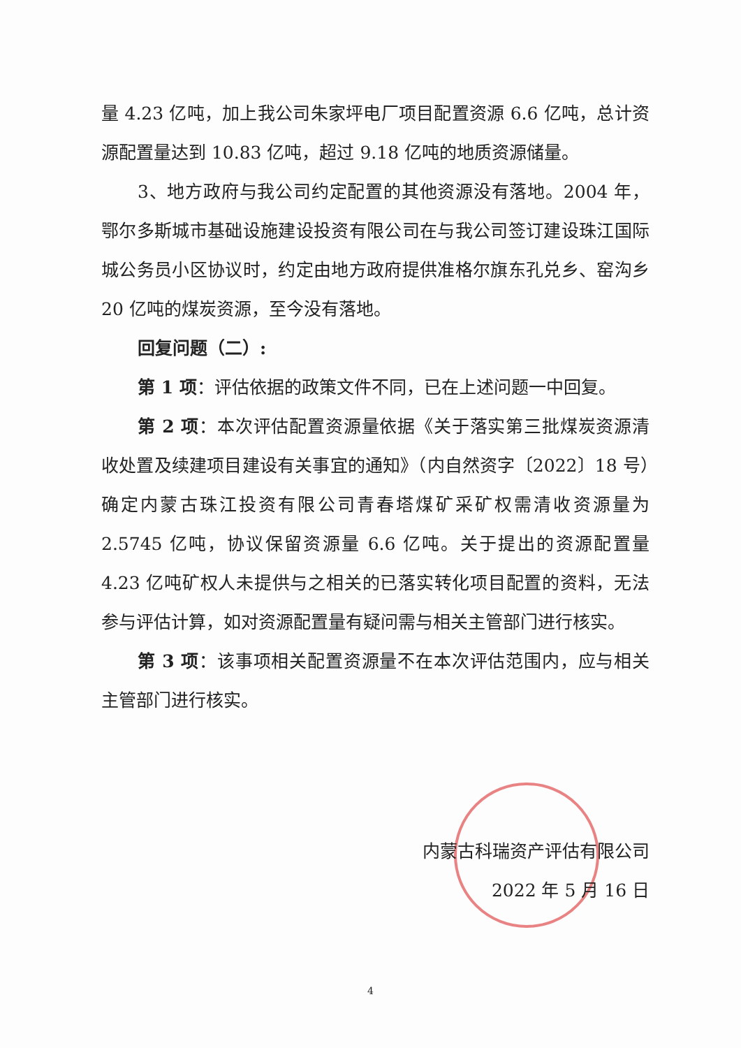量 4.23 亿吨，加上我公司朱家坪电厂项目配置资源 6.6 亿吨，总计资源配置量达到 10.83 亿吨，超过 9.18 亿吨的地质资源储量。
3、地方政府与我公司约定配置的其他资源没有落地。2004 年，鄂尔多斯城市基础设施建设投资有限公司在与我公司签订建设珠江国际城公务员小区协议时，约定由地方政府提供准格尔旗东孔兑乡、窑沟乡 20 亿吨的煤炭资源，至今没有落地。
回复问题（二）:
第 1 项：评估依据的政策文件不同，已在上述问题一中回复。
第 2 项：本次评估配置资源量依据《关于落实第三批煤炭资源清收处置及续建项目建设有关事宜的通知》（内自然资字〔2022〕18 号）确定内蒙古珠江投资有限公司青春塔煤矿采矿权需清收资源量为 2.5745 亿吨，协议保留资源量 6.6 亿吨。关于提出的资源配置量 4.23 亿吨矿权人未提供与之相关的已落实转化项目配置的资料，无法参与评估计算，如对资源配置量有疑问需与相关主管部门进行核实。
第 3 项：该事项相关配置资源量不在本次评估范围内，应与相关主管部门进行核实。
内蒙古科瑞资产评估有限公司
2022 年 5 月 16 日
4